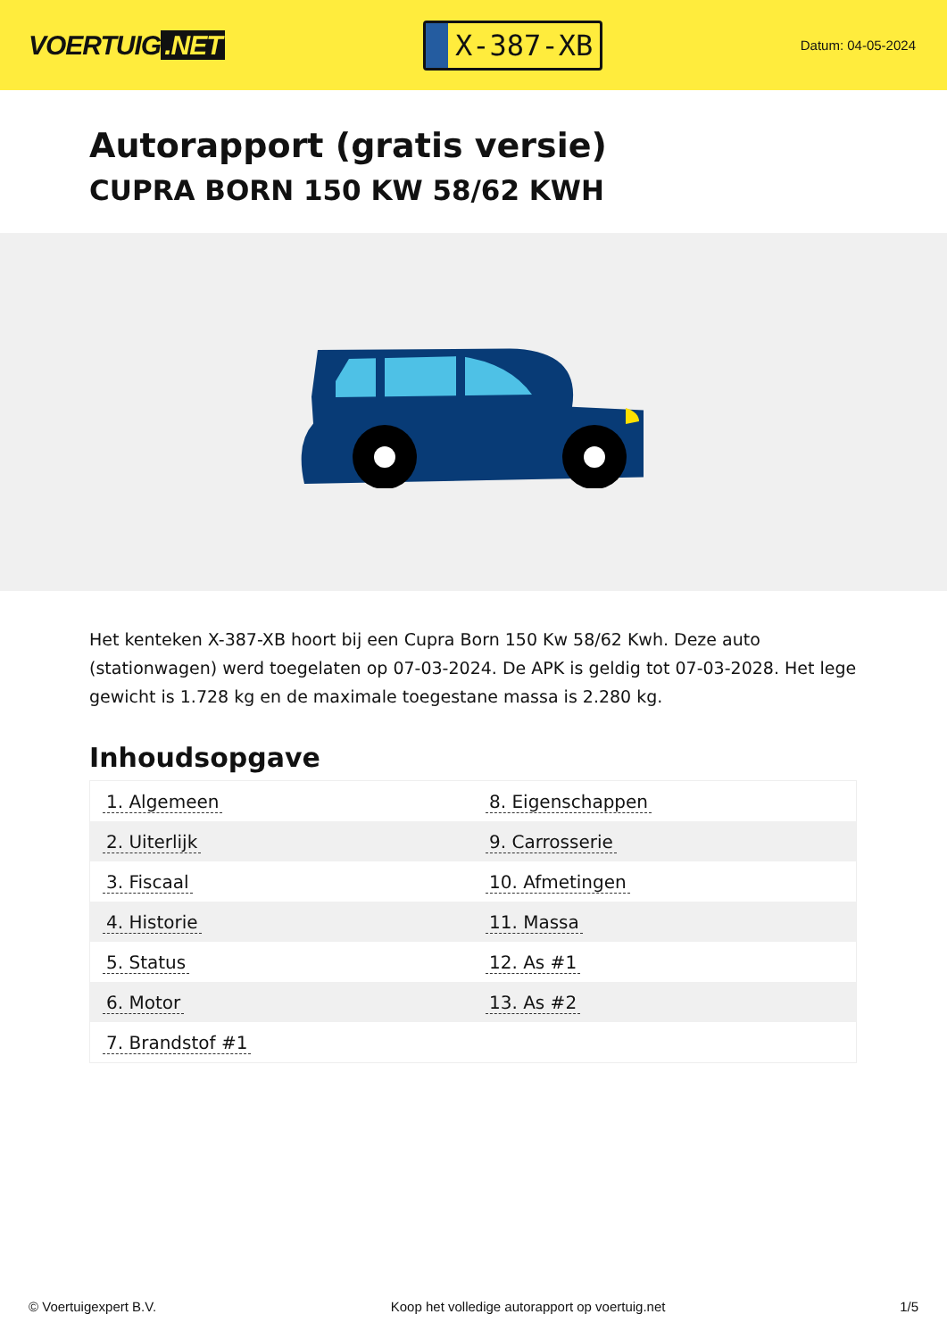VOERTUIG.NET
X-387-XB
Datum: 04-05-2024
Autorapport (gratis versie)
CUPRA BORN 150 KW 58/62 KWH
Het kenteken X-387-XB hoort bij een Cupra Born 150 Kw 58/62 Kwh. Deze auto (stationwagen) werd toegelaten op 07-03-2024. De APK is geldig tot 07-03-2028. Het lege gewicht is 1.728 kg en de maximale toegestane massa is 2.280 kg.
Inhoudsopgave
| 1. Algemeen | 8. Eigenschappen |
| 2. Uiterlijk | 9. Carrosserie |
| 3. Fiscaal | 10. Afmetingen |
| 4. Historie | 11. Massa |
| 5. Status | 12. As #1 |
| 6. Motor | 13. As #2 |
| 7. Brandstof #1 | |
© Voertuigexpert B.V. Koop het volledige autorapport op voertuig.net 1/5